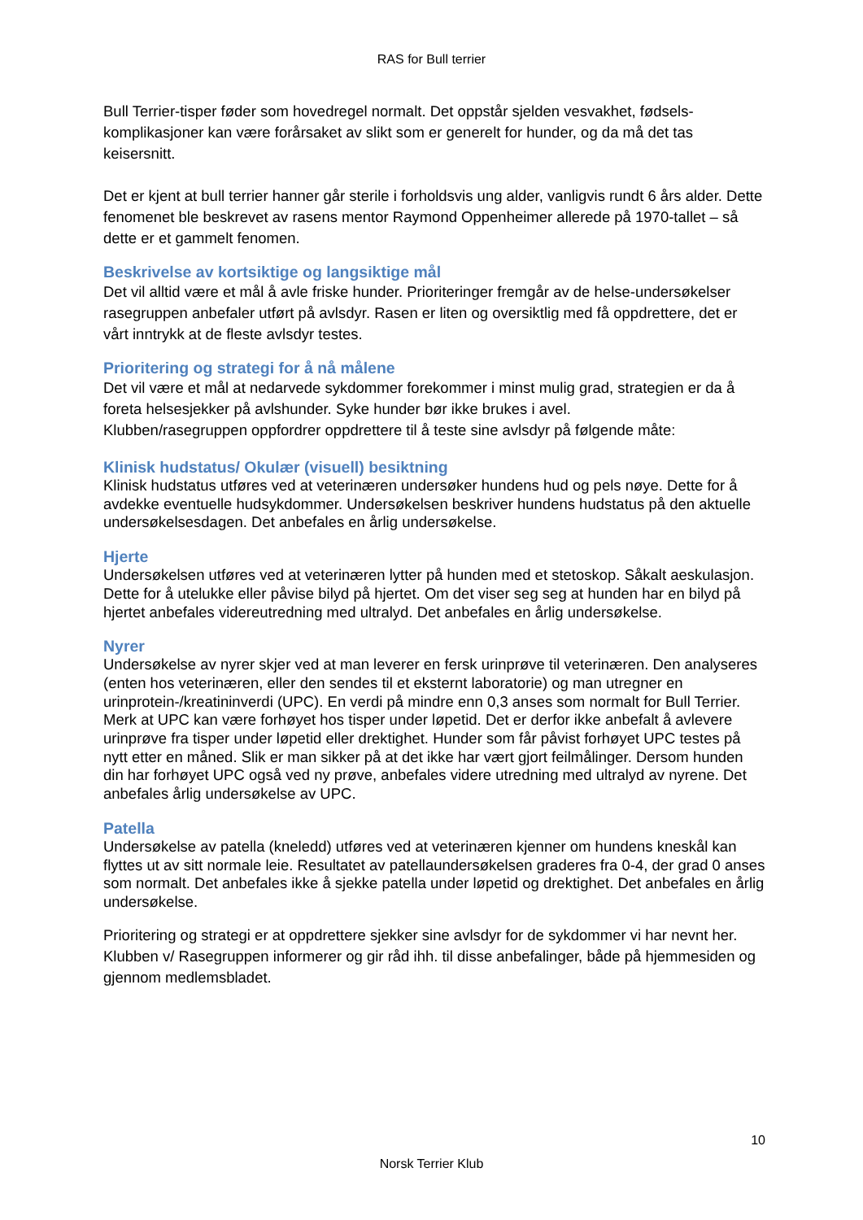RAS for Bull terrier
Bull Terrier-tisper føder som hovedregel normalt. Det oppstår sjelden vesvakhet, fødsels-komplikasjoner kan være forårsaket av slikt som er generelt for hunder, og da må det tas keisersnitt.
Det er kjent at bull terrier hanner går sterile i forholdsvis ung alder, vanligvis rundt 6 års alder. Dette fenomenet ble beskrevet av rasens mentor Raymond Oppenheimer allerede på 1970-tallet – så dette er et gammelt fenomen.
Beskrivelse av kortsiktige og langsiktige mål
Det vil alltid være et mål å avle friske hunder. Prioriteringer fremgår av de helse-undersøkelser rasegruppen anbefaler utført på avlsdyr. Rasen er liten og oversiktlig med få oppdrettere, det er vårt inntrykk at de fleste avlsdyr testes.
Prioritering og strategi for å nå målene
Det vil være et mål at nedarvede sykdommer forekommer i minst mulig grad, strategien er da å foreta helsesjekker på avlshunder. Syke hunder bør ikke brukes i avel.
Klubben/rasegruppen oppfordrer oppdrettere til å teste sine avlsdyr på følgende måte:
Klinisk hudstatus/ Okulær (visuell) besiktning
Klinisk hudstatus utføres ved at veterinæren undersøker hundens hud og pels nøye. Dette for å avdekke eventuelle hudsykdommer. Undersøkelsen beskriver hundens hudstatus på den aktuelle undersøkelsesdagen. Det anbefales en årlig undersøkelse.
Hjerte
Undersøkelsen utføres ved at veterinæren lytter på hunden med et stetoskop. Såkalt aeskulasjon. Dette for å utelukke eller påvise bilyd på hjertet. Om det viser seg seg at hunden har en bilyd på hjertet anbefales videreutredning med ultralyd. Det anbefales en årlig undersøkelse.
Nyrer
Undersøkelse av nyrer skjer ved at man leverer en fersk urinprøve til veterinæren. Den analyseres (enten hos veterinæren, eller den sendes til et eksternt laboratorie) og man utregner en urinprotein-/kreatininverdi (UPC). En verdi på mindre enn 0,3 anses som normalt for Bull Terrier. Merk at UPC kan være forhøyet hos tisper under løpetid. Det er derfor ikke anbefalt å avlevere urinprøve fra tisper under løpetid eller drektighet. Hunder som får påvist forhøyet UPC testes på nytt etter en måned. Slik er man sikker på at det ikke har vært gjort feilmålinger. Dersom hunden din har forhøyet UPC også ved ny prøve, anbefales videre utredning med ultralyd av nyrene. Det anbefales årlig undersøkelse av UPC.
Patella
Undersøkelse av patella (kneledd) utføres ved at veterinæren kjenner om hundens kneskål kan flyttes ut av sitt normale leie. Resultatet av patellaundersøkelsen graderes fra 0-4, der grad 0 anses som normalt. Det anbefales ikke å sjekke patella under løpetid og drektighet. Det anbefales en årlig undersøkelse.
Prioritering og strategi er at oppdrettere sjekker sine avlsdyr for de sykdommer vi har nevnt her. Klubben v/ Rasegruppen informerer og gir råd ihh. til disse anbefalinger, både på hjemmesiden og gjennom medlemsbladet.
10
Norsk Terrier Klub